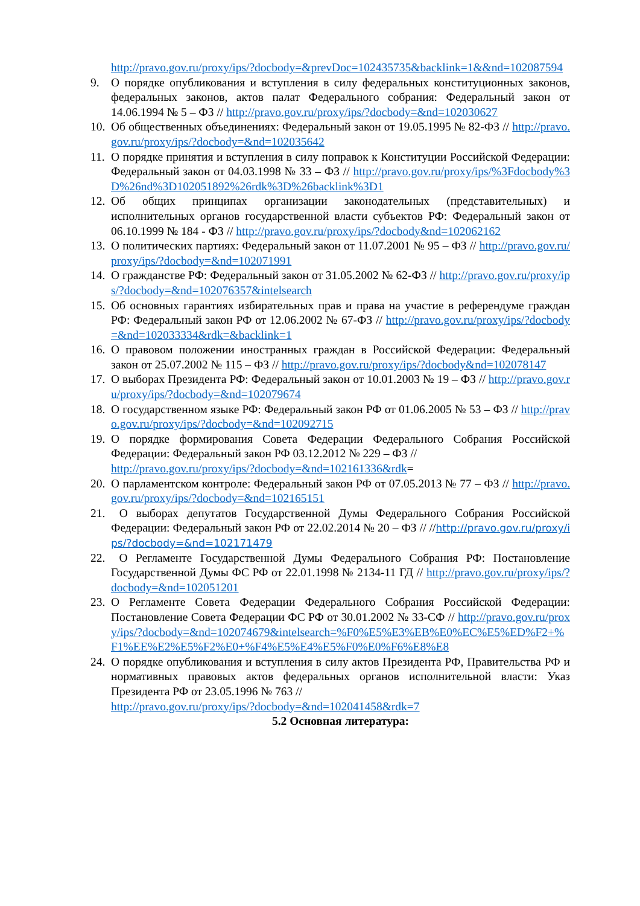http://pravo.gov.ru/proxy/ips/?docbody=&prevDoc=102435735&backlink=1&&nd=102087594
9. О порядке опубликования и вступления в силу федеральных конституционных законов, федеральных законов, актов палат Федерального собрания: Федеральный закон от 14.06.1994 № 5 – ФЗ // http://pravo.gov.ru/proxy/ips/?docbody=&nd=102030627
10.
Об общественных объединениях: Федеральный закон от 19.05.1995 № 82-ФЗ // http://pravo.gov.ru/proxy/ips/?docbody=&nd=102035642
11.
О порядке принятия и вступления в силу поправок к Конституции Российской Федерации: Федеральный закон от 04.03.1998 № 33 – ФЗ // http://pravo.gov.ru/proxy/ips/%3Fdocbody%3D%26nd%3D102051892%26rdk%3D%26backlink%3D1
12.
Об общих принципах организации законодательных (представительных) и исполнительных органов государственной власти субъектов РФ: Федеральный закон от 06.10.1999 № 184 - ФЗ // http://pravo.gov.ru/proxy/ips/?docbody&nd=102062162
13.
О политических партиях: Федеральный закон от 11.07.2001 № 95 – ФЗ // http://pravo.gov.ru/proxy/ips/?docbody=&nd=102071991
14.
О гражданстве РФ: Федеральный закон от 31.05.2002 № 62-ФЗ // http://pravo.gov.ru/proxy/ips/?docbody=&nd=102076357&intelsearch
15.
Об основных гарантиях избирательных прав и права на участие в референдуме граждан РФ: Федеральный закон РФ от 12.06.2002 № 67-ФЗ // http://pravo.gov.ru/proxy/ips/?docbody=&nd=102033334&rdk=&backlink=1
16.
О правовом положении иностранных граждан в Российской Федерации: Федеральный закон от 25.07.2002 № 115 – ФЗ // http://pravo.gov.ru/proxy/ips/?docbody&nd=102078147
17.
О выборах Президента РФ: Федеральный закон от 10.01.2003 № 19 – ФЗ // http://pravo.gov.ru/proxy/ips/?docbody=&nd=102079674
18.
О государственном языке РФ: Федеральный закон РФ от 01.06.2005 № 53 – ФЗ // http://pravo.gov.ru/proxy/ips/?docbody=&nd=102092715
19.
О порядке формирования Совета Федерации Федерального Собрания Российской Федерации: Федеральный закон РФ 03.12.2012 № 229 – ФЗ //
http://pravo.gov.ru/proxy/ips/?docbody=&nd=102161336&rdk=
20.
О парламентском контроле: Федеральный закон РФ от 07.05.2013 № 77 – ФЗ // http://pravo.gov.ru/proxy/ips/?docbody=&nd=102165151
21.
О выборах депутатов Государственной Думы Федерального Собрания Российской Федерации: Федеральный закон РФ от 22.02.2014 № 20 – ФЗ // //http://pravo.gov.ru/proxy/ips/?docbody=&nd=102171479
22.
О Регламенте Государственной Думы Федерального Собрания РФ: Постановление Государственной Думы ФС РФ от 22.01.1998 № 2134-11 ГД // http://pravo.gov.ru/proxy/ips/?docbody=&nd=102051201
23.
О Регламенте Совета Федерации Федерального Собрания Российской Федерации: Постановление Совета Федерации ФС РФ от 30.01.2002 № 33-СФ // http://pravo.gov.ru/proxy/ips/?docbody=&nd=102074679&intelsearch=%F0%E5%E3%EB%E0%EC%E5%ED%F2+%F1%EE%E2%E5%F2%E0+%F4%E5%E4%E5%F0%E0%F6%E8%E8
24.
О порядке опубликования и вступления в силу актов Президента РФ, Правительства РФ и нормативных правовых актов федеральных органов исполнительной власти: Указ Президента РФ от 23.05.1996 № 763 //
http://pravo.gov.ru/proxy/ips/?docbody=&nd=102041458&rdk=7
5.2 Основная литература: